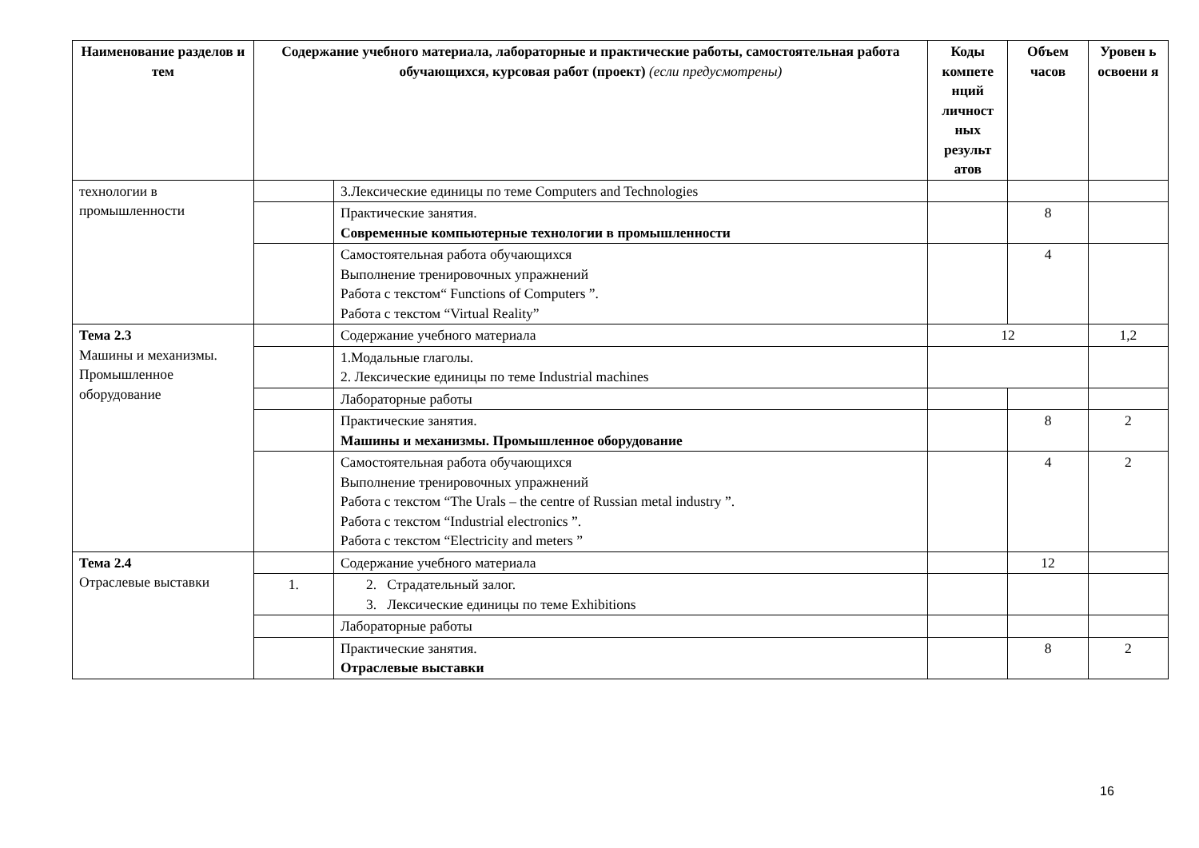| Наименование разделов и тем | Содержание учебного материала, лабораторные и практические работы, самостоятельная работа обучающихся, курсовая работ (проект) (если предусмотрены) | | Коды компете нций личност ных результ атов | Объем часов | Уровен ь освоени я |
| --- | --- | --- | --- | --- | --- |
| технологии в промышленности | | 3.Лексические единицы по теме Computers and Technologies | | | |
| | | Практические занятия. Современные компьютерные технологии в промышленности | | 8 | |
| | | Самостоятельная работа обучающихся Выполнение тренировочных упражнений Работа с текстом“ Functions of Computers ”. Работа с текстом “Virtual Reality” | | 4 | |
| Тема 2.3 Машины и механизмы. Промышленное оборудование | | Содержание учебного материала | 12 | | 1,2 |
| | | 1.Модальные глаголы. 2. Лексические единицы по теме Industrial machines | | | |
| | | Лабораторные работы | | | |
| | | Практические занятия. Машины и механизмы. Промышленное оборудование | | 8 | 2 |
| | | Самостоятельная работа обучающихся Выполнение тренировочных упражнений Работа с текстом “The Urals – the centre of Russian metal industry ”. Работа с текстом “Industrial electronics ”. Работа с текстом “Electricity and meters ” | | 4 | 2 |
| Тема 2.4 Отраслевые выставки | | Содержание учебного материала | | 12 | |
| | 1. | 2. Страдательный залог. 3. Лексические единицы по теме Exhibitions | | | |
| | | Лабораторные работы | | | |
| | | Практические занятия. Отраслевые выставки | | 8 | 2 |
16